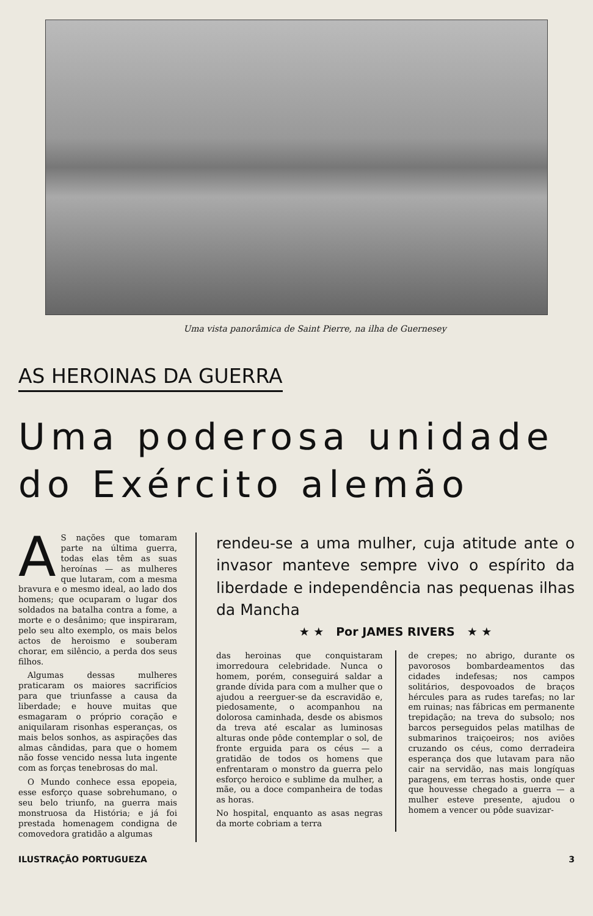Uma vista panorâmica de Saint Pierre, na ilha de Guernesey
AS HEROINAS DA GUERRA
Uma poderosa unidade do Exército alemão
AS nações que tomaram parte na última guerra, todas elas têm as suas heroínas — as mulheres que lutaram, com a mesma bravura e o mesmo ideal, ao lado dos homens; que ocuparam o lugar dos soldados na batalha contra a fome, a morte e o desânimo; que inspiraram, pelo seu alto exemplo, os mais belos actos de heroismo e souberam chorar, em silêncio, a perda dos seus filhos.
Algumas dessas mulheres praticaram os maiores sacrifícios para que triunfasse a causa da liberdade; e houve muitas que esmagaram o próprio coração e aniquilaram risonhas esperanças, os mais belos sonhos, as aspirações das almas cândidas, para que o homem não fosse vencido nessa luta ingente com as forças tenebrosas do mal.
O Mundo conhece essa epopeia, esse esforço quase sobrehumano, o seu belo triunfo, na guerra mais monstruosa da História; e já foi prestada homenagem condigna de comovedora gratidão a algumas
rendeu-se a uma mulher, cuja atitude ante o invasor manteve sempre vivo o espírito da liberdade e independência nas pequenas ilhas da Mancha
★ ★ Por JAMES RIVERS ★ ★
das heroinas que conquistaram imorredoura celebridade. Nunca o homem, porém, conseguirá saldar a grande dívida para com a mulher que o ajudou a reerguer-se da escravidão e, piedosamente, o acompanhou na dolorosa caminhada, desde os abismos da treva até escalar as luminosas alturas onde pôde contemplar o sol, de fronte erguida para os céus — a gratidão de todos os homens que enfrentaram o monstro da guerra pelo esforço heroico e sublime da mulher, a mãe, ou a doce companheira de todas as horas.
No hospital, enquanto as asas negras da morte cobriam a terra
de crepes; no abrigo, durante os pavorosos bombardeamentos das cidades indefesas; nos campos solitários, despovoados de braços hércules para as rudes tarefas; no lar em ruinas; nas fábricas em permanente trepidação; na treva do subsolo; nos barcos perseguidos pelas matilhas de submarinos traiçoeiros; nos aviões cruzando os céus, como derradeira esperança dos que lutavam para não cair na servidão, nas mais longíquas paragens, em terras hostis, onde quer que houvesse chegado a guerra — a mulher esteve presente, ajudou o homem a vencer ou pôde suavizar-
ILUSTRAÇÃO PORTUGUEZA 3